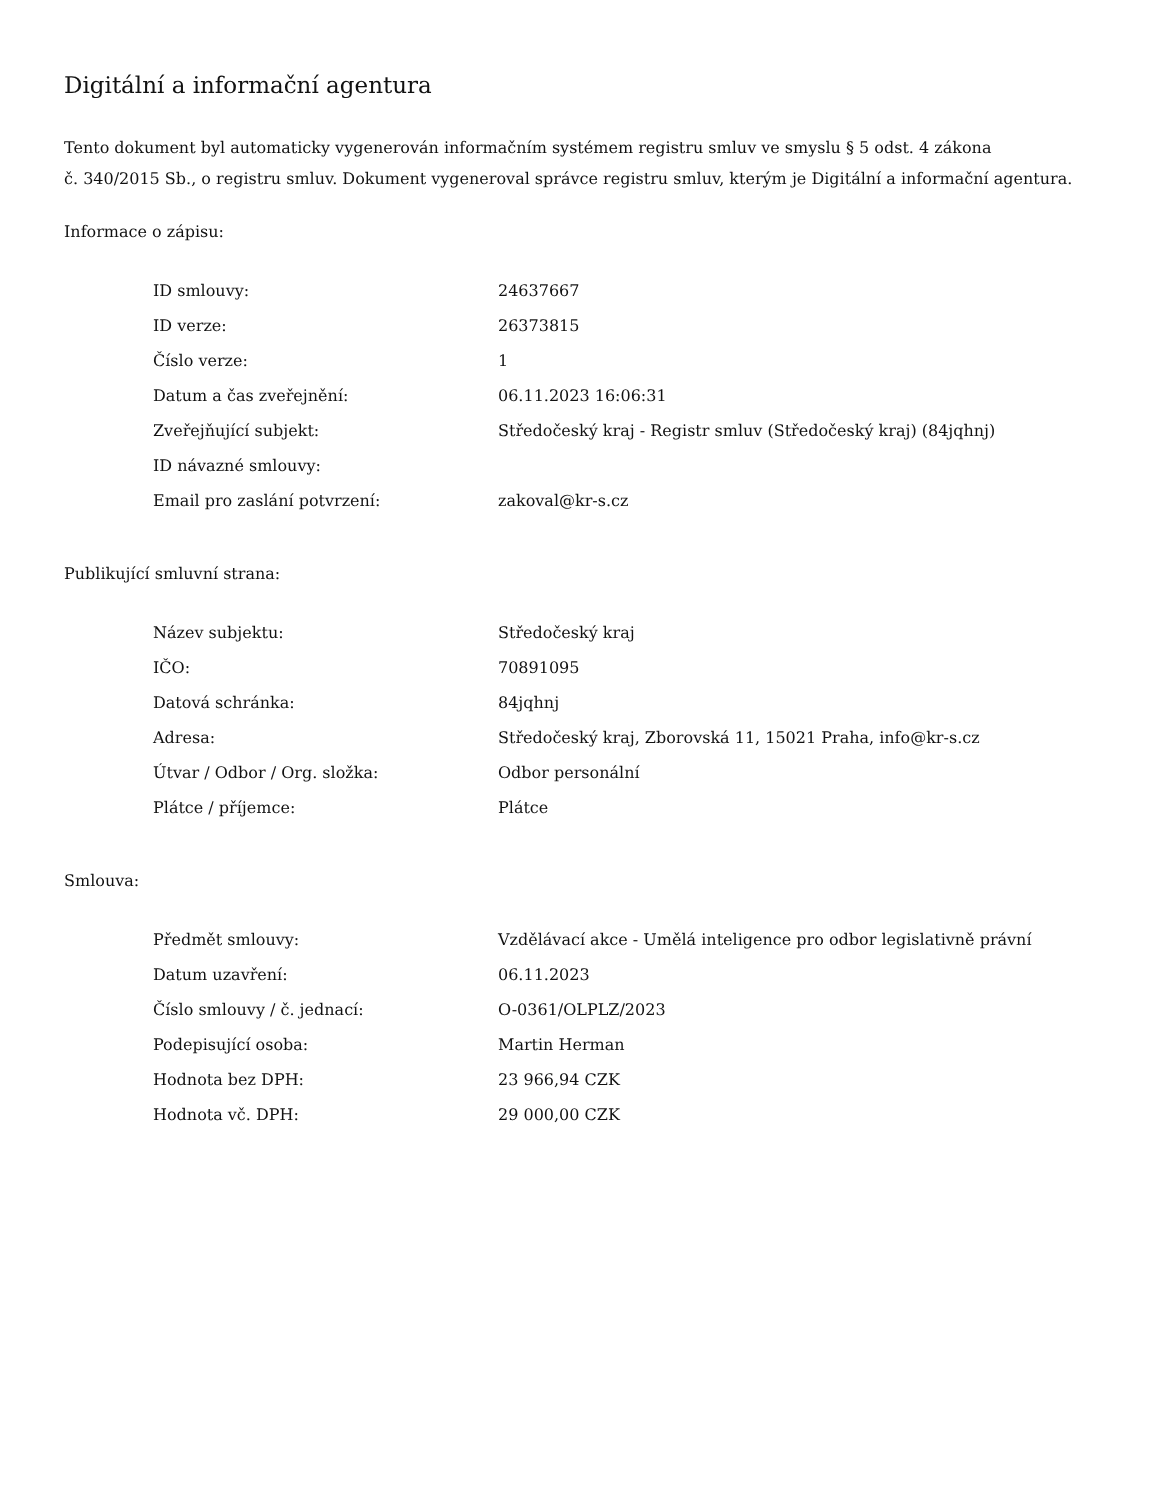Digitální a informační agentura
Tento dokument byl automaticky vygenerován informačním systémem registru smluv ve smyslu § 5 odst. 4 zákona
č. 340/2015 Sb., o registru smluv. Dokument vygeneroval správce registru smluv, kterým je Digitální a informační agentura.
Informace o zápisu:
| ID smlouvy: | 24637667 |
| ID verze: | 26373815 |
| Číslo verze: | 1 |
| Datum a čas zveřejnění: | 06.11.2023 16:06:31 |
| Zveřejňující subjekt: | Středočeský kraj - Registr smluv (Středočeský kraj) (84jqhnj) |
| ID návazné smlouvy: | |
| Email pro zaslání potvrzení: | zakoval@kr-s.cz |
Publikující smluvní strana:
| Název subjektu: | Středočeský kraj |
| IČO: | 70891095 |
| Datová schránka: | 84jqhnj |
| Adresa: | Středočeský kraj, Zborovská 11, 15021 Praha, info@kr-s.cz |
| Útvar / Odbor / Org. složka: | Odbor personální |
| Plátce / příjemce: | Plátce |
Smlouva:
| Předmět smlouvy: | Vzdělávací akce - Umělá inteligence pro odbor legislativně právní |
| Datum uzavření: | 06.11.2023 |
| Číslo smlouvy / č. jednací: | O-0361/OLPLZ/2023 |
| Podepisující osoba: | Martin Herman |
| Hodnota bez DPH: | 23 966,94 CZK |
| Hodnota vč. DPH: | 29 000,00 CZK |